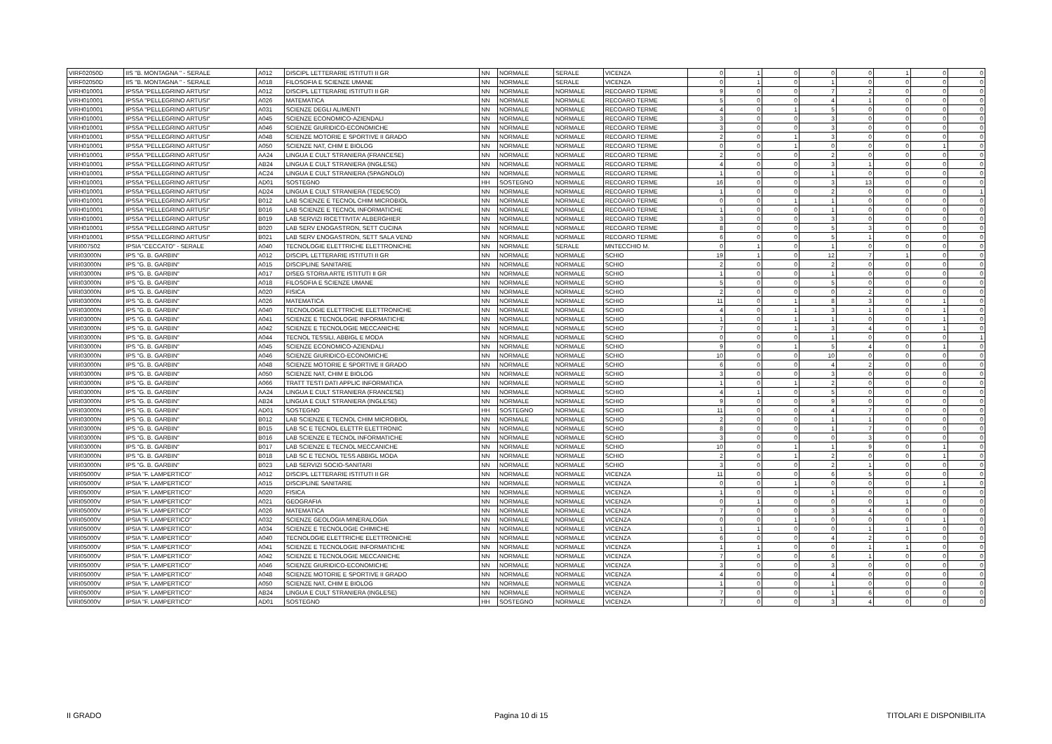| VIRF02050D | IIS "B. MONTAGNA " - SERALE | A012 | DISCIPL LETTERARIE ISTITUTI II GR | NN | NORMALE | SERALE | VICENZA | 0 | 1 | 0 | 0 | 0 | 1 | 0 | 0 |
| VIRF02050D | IIS "B. MONTAGNA " - SERALE | A018 | FILOSOFIA E SCIENZE UMANE | NN | NORMALE | SERALE | VICENZA | 0 | 1 | 0 | 1 | 0 | 0 | 0 | 0 |
| VIRH010001 | IPSSA "PELLEGRINO ARTUSI" | A012 | DISCIPL LETTERARIE ISTITUTI II GR | NN | NORMALE | NORMALE | RECOARO TERME | 9 | 0 | 0 | 7 | 2 | 0 | 0 | 0 |
| VIRH010001 | IPSSA "PELLEGRINO ARTUSI" | A026 | MATEMATICA | NN | NORMALE | NORMALE | RECOARO TERME | 5 | 0 | 0 | 4 | 1 | 0 | 0 | 0 |
| VIRH010001 | IPSSA "PELLEGRINO ARTUSI" | A031 | SCIENZE DEGLI ALIMENTI | NN | NORMALE | NORMALE | RECOARO TERME | 4 | 0 | 1 | 5 | 0 | 0 | 0 | 0 |
| VIRH010001 | IPSSA "PELLEGRINO ARTUSI" | A045 | SCIENZE ECONOMICO-AZIENDALI | NN | NORMALE | NORMALE | RECOARO TERME | 3 | 0 | 0 | 3 | 0 | 0 | 0 | 0 |
| VIRH010001 | IPSSA "PELLEGRINO ARTUSI" | A046 | SCIENZE GIURIDICO-ECONOMICHE | NN | NORMALE | NORMALE | RECOARO TERME | 3 | 0 | 0 | 3 | 0 | 0 | 0 | 0 |
| VIRH010001 | IPSSA "PELLEGRINO ARTUSI" | A048 | SCIENZE MOTORIE E SPORTIVE II GRADO | NN | NORMALE | NORMALE | RECOARO TERME | 2 | 0 | 1 | 3 | 0 | 0 | 0 | 0 |
| VIRH010001 | IPSSA "PELLEGRINO ARTUSI" | A050 | SCIENZE NAT, CHIM E BIOLOG | NN | NORMALE | NORMALE | RECOARO TERME | 0 | 0 | 1 | 0 | 0 | 0 | 1 | 0 |
| VIRH010001 | IPSSA "PELLEGRINO ARTUSI" | AA24 | LINGUA E CULT STRANIERA (FRANCESE) | NN | NORMALE | NORMALE | RECOARO TERME | 2 | 0 | 0 | 2 | 0 | 0 | 0 | 0 |
| VIRH010001 | IPSSA "PELLEGRINO ARTUSI" | AB24 | LINGUA E CULT STRANIERA (INGLESE) | NN | NORMALE | NORMALE | RECOARO TERME | 4 | 0 | 0 | 3 | 1 | 0 | 0 | 0 |
| VIRH010001 | IPSSA "PELLEGRINO ARTUSI" | AC24 | LINGUA E CULT STRANIERA (SPAGNOLO) | NN | NORMALE | NORMALE | RECOARO TERME | 1 | 0 | 0 | 1 | 0 | 0 | 0 | 0 |
| VIRH010001 | IPSSA "PELLEGRINO ARTUSI" | AD01 | SOSTEGNO | HH | SOSTEGNO | NORMALE | RECOARO TERME | 16 | 0 | 0 | 3 | 13 | 0 | 0 | 0 |
| VIRH010001 | IPSSA "PELLEGRINO ARTUSI" | AD24 | LINGUA E CULT STRANIERA (TEDESCO) | NN | NORMALE | NORMALE | RECOARO TERME | 1 | 0 | 0 | 2 | 0 | 0 | 0 | 1 |
| VIRH010001 | IPSSA "PELLEGRINO ARTUSI" | B012 | LAB SCIENZE E TECNOL CHIM MICROBIOL | NN | NORMALE | NORMALE | RECOARO TERME | 0 | 0 | 1 | 1 | 0 | 0 | 0 | 0 |
| VIRH010001 | IPSSA "PELLEGRINO ARTUSI" | B016 | LAB SCIENZE E TECNOL INFORMATICHE | NN | NORMALE | NORMALE | RECOARO TERME | 1 | 0 | 0 | 1 | 0 | 0 | 0 | 0 |
| VIRH010001 | IPSSA "PELLEGRINO ARTUSI" | B019 | LAB SERVIZI RICETTIVITA' ALBERGHIER | NN | NORMALE | NORMALE | RECOARO TERME | 3 | 0 | 0 | 3 | 0 | 0 | 0 | 0 |
| VIRH010001 | IPSSA "PELLEGRINO ARTUSI" | B020 | LAB SERV ENOGASTRON, SETT CUCINA | NN | NORMALE | NORMALE | RECOARO TERME | 8 | 0 | 0 | 5 | 3 | 0 | 0 | 0 |
| VIRH010001 | IPSSA "PELLEGRINO ARTUSI" | B021 | LAB SERV ENOGASTRON, SETT SALA VEND | NN | NORMALE | NORMALE | RECOARO TERME | 6 | 0 | 0 | 5 | 1 | 0 | 0 | 0 |
| VIRI007502 | IPSIA "CECCATO" - SERALE | A040 | TECNOLOGIE ELETTRICHE ELETTRONICHE | NN | NORMALE | SERALE | MNTECCHIO M. | 0 | 1 | 0 | 1 | 0 | 0 | 0 | 0 |
| VIRI03000N | IPS "G. B. GARBIN" | A012 | DISCIPL LETTERARIE ISTITUTI II GR | NN | NORMALE | NORMALE | SCHIO | 19 | 1 | 0 | 12 | 7 | 1 | 0 | 0 |
| VIRI03000N | IPS "G. B. GARBIN" | A015 | DISCIPLINE SANITARIE | NN | NORMALE | NORMALE | SCHIO | 2 | 0 | 0 | 2 | 0 | 0 | 0 | 0 |
| VIRI03000N | IPS "G. B. GARBIN" | A017 | DISEG STORIA ARTE ISTITUTI II GR | NN | NORMALE | NORMALE | SCHIO | 1 | 0 | 0 | 1 | 0 | 0 | 0 | 0 |
| VIRI03000N | IPS "G. B. GARBIN" | A018 | FILOSOFIA E SCIENZE UMANE | NN | NORMALE | NORMALE | SCHIO | 5 | 0 | 0 | 5 | 0 | 0 | 0 | 0 |
| VIRI03000N | IPS "G. B. GARBIN" | A020 | FISICA | NN | NORMALE | NORMALE | SCHIO | 2 | 0 | 0 | 0 | 2 | 0 | 0 | 0 |
| VIRI03000N | IPS "G. B. GARBIN" | A026 | MATEMATICA | NN | NORMALE | NORMALE | SCHIO | 11 | 0 | 1 | 8 | 3 | 0 | 1 | 0 |
| VIRI03000N | IPS "G. B. GARBIN" | A040 | TECNOLOGIE ELETTRICHE ELETTRONICHE | NN | NORMALE | NORMALE | SCHIO | 4 | 0 | 1 | 3 | 1 | 0 | 1 | 0 |
| VIRI03000N | IPS "G. B. GARBIN" | A041 | SCIENZE E TECNOLOGIE INFORMATICHE | NN | NORMALE | NORMALE | SCHIO | 1 | 0 | 1 | 1 | 0 | 0 | 1 | 0 |
| VIRI03000N | IPS "G. B. GARBIN" | A042 | SCIENZE E TECNOLOGIE MECCANICHE | NN | NORMALE | NORMALE | SCHIO | 7 | 0 | 1 | 3 | 4 | 0 | 1 | 0 |
| VIRI03000N | IPS "G. B. GARBIN" | A044 | TECNOL TESSILI, ABBIGL E MODA | NN | NORMALE | NORMALE | SCHIO | 0 | 0 | 0 | 1 | 0 | 0 | 0 | 1 |
| VIRI03000N | IPS "G. B. GARBIN" | A045 | SCIENZE ECONOMICO-AZIENDALI | NN | NORMALE | NORMALE | SCHIO | 9 | 0 | 1 | 5 | 4 | 0 | 1 | 0 |
| VIRI03000N | IPS "G. B. GARBIN" | A046 | SCIENZE GIURIDICO-ECONOMICHE | NN | NORMALE | NORMALE | SCHIO | 10 | 0 | 0 | 10 | 0 | 0 | 0 | 0 |
| VIRI03000N | IPS "G. B. GARBIN" | A048 | SCIENZE MOTORIE E SPORTIVE II GRADO | NN | NORMALE | NORMALE | SCHIO | 6 | 0 | 0 | 4 | 2 | 0 | 0 | 0 |
| VIRI03000N | IPS "G. B. GARBIN" | A050 | SCIENZE NAT, CHIM E BIOLOG | NN | NORMALE | NORMALE | SCHIO | 3 | 0 | 0 | 3 | 0 | 0 | 0 | 0 |
| VIRI03000N | IPS "G. B. GARBIN" | A066 | TRATT TESTI DATI APPLIC INFORMATICA | NN | NORMALE | NORMALE | SCHIO | 1 | 0 | 1 | 2 | 0 | 0 | 0 | 0 |
| VIRI03000N | IPS "G. B. GARBIN" | AA24 | LINGUA E CULT STRANIERA (FRANCESE) | NN | NORMALE | NORMALE | SCHIO | 4 | 1 | 0 | 5 | 0 | 0 | 0 | 0 |
| VIRI03000N | IPS "G. B. GARBIN" | AB24 | LINGUA E CULT STRANIERA (INGLESE) | NN | NORMALE | NORMALE | SCHIO | 9 | 0 | 0 | 9 | 0 | 0 | 0 | 0 |
| VIRI03000N | IPS "G. B. GARBIN" | AD01 | SOSTEGNO | HH | SOSTEGNO | NORMALE | SCHIO | 11 | 0 | 0 | 4 | 7 | 0 | 0 | 0 |
| VIRI03000N | IPS "G. B. GARBIN" | B012 | LAB SCIENZE E TECNOL CHIM MICROBIOL | NN | NORMALE | NORMALE | SCHIO | 2 | 0 | 0 | 1 | 1 | 0 | 0 | 0 |
| VIRI03000N | IPS "G. B. GARBIN" | B015 | LAB SC E TECNOL ELETTR ELETTRONIC | NN | NORMALE | NORMALE | SCHIO | 8 | 0 | 0 | 1 | 7 | 0 | 0 | 0 |
| VIRI03000N | IPS "G. B. GARBIN" | B016 | LAB SCIENZE E TECNOL INFORMATICHE | NN | NORMALE | NORMALE | SCHIO | 3 | 0 | 0 | 0 | 3 | 0 | 0 | 0 |
| VIRI03000N | IPS "G. B. GARBIN" | B017 | LAB SCIENZE E TECNOL MECCANICHE | NN | NORMALE | NORMALE | SCHIO | 10 | 0 | 1 | 1 | 9 | 0 | 1 | 0 |
| VIRI03000N | IPS "G. B. GARBIN" | B018 | LAB SC E TECNOL TESS ABBIGL MODA | NN | NORMALE | NORMALE | SCHIO | 2 | 0 | 1 | 2 | 0 | 0 | 1 | 0 |
| VIRI03000N | IPS "G. B. GARBIN" | B023 | LAB SERVIZI SOCIO-SANITARI | NN | NORMALE | NORMALE | SCHIO | 3 | 0 | 0 | 2 | 1 | 0 | 0 | 0 |
| VIRI05000V | IPSIA "F. LAMPERTICO" | A012 | DISCIPL LETTERARIE ISTITUTI II GR | NN | NORMALE | NORMALE | VICENZA | 11 | 0 | 0 | 6 | 5 | 0 | 0 | 0 |
| VIRI05000V | IPSIA "F. LAMPERTICO" | A015 | DISCIPLINE SANITARIE | NN | NORMALE | NORMALE | VICENZA | 0 | 0 | 1 | 0 | 0 | 0 | 1 | 0 |
| VIRI05000V | IPSIA "F. LAMPERTICO" | A020 | FISICA | NN | NORMALE | NORMALE | VICENZA | 1 | 0 | 0 | 1 | 0 | 0 | 0 | 0 |
| VIRI05000V | IPSIA "F. LAMPERTICO" | A021 | GEOGRAFIA | NN | NORMALE | NORMALE | VICENZA | 0 | 1 | 0 | 0 | 0 | 1 | 0 | 0 |
| VIRI05000V | IPSIA "F. LAMPERTICO" | A026 | MATEMATICA | NN | NORMALE | NORMALE | VICENZA | 7 | 0 | 0 | 3 | 4 | 0 | 0 | 0 |
| VIRI05000V | IPSIA "F. LAMPERTICO" | A032 | SCIENZE GEOLOGIA MINERALOGIA | NN | NORMALE | NORMALE | VICENZA | 0 | 0 | 1 | 0 | 0 | 0 | 1 | 0 |
| VIRI05000V | IPSIA "F. LAMPERTICO" | A034 | SCIENZE E TECNOLOGIE CHIMICHE | NN | NORMALE | NORMALE | VICENZA | 1 | 1 | 0 | 0 | 1 | 1 | 0 | 0 |
| VIRI05000V | IPSIA "F. LAMPERTICO" | A040 | TECNOLOGIE ELETTRICHE ELETTRONICHE | NN | NORMALE | NORMALE | VICENZA | 6 | 0 | 0 | 4 | 2 | 0 | 0 | 0 |
| VIRI05000V | IPSIA "F. LAMPERTICO" | A041 | SCIENZE E TECNOLOGIE INFORMATICHE | NN | NORMALE | NORMALE | VICENZA | 1 | 1 | 0 | 0 | 1 | 1 | 0 | 0 |
| VIRI05000V | IPSIA "F. LAMPERTICO" | A042 | SCIENZE E TECNOLOGIE MECCANICHE | NN | NORMALE | NORMALE | VICENZA | 7 | 0 | 0 | 6 | 1 | 0 | 0 | 0 |
| VIRI05000V | IPSIA "F. LAMPERTICO" | A046 | SCIENZE GIURIDICO-ECONOMICHE | NN | NORMALE | NORMALE | VICENZA | 3 | 0 | 0 | 3 | 0 | 0 | 0 | 0 |
| VIRI05000V | IPSIA "F. LAMPERTICO" | A048 | SCIENZE MOTORIE E SPORTIVE II GRADO | NN | NORMALE | NORMALE | VICENZA | 4 | 0 | 0 | 4 | 0 | 0 | 0 | 0 |
| VIRI05000V | IPSIA "F. LAMPERTICO" | A050 | SCIENZE NAT, CHIM E BIOLOG | NN | NORMALE | NORMALE | VICENZA | 1 | 0 | 0 | 1 | 0 | 0 | 0 | 0 |
| VIRI05000V | IPSIA "F. LAMPERTICO" | AB24 | LINGUA E CULT STRANIERA (INGLESE) | NN | NORMALE | NORMALE | VICENZA | 7 | 0 | 0 | 1 | 6 | 0 | 0 | 0 |
| VIRI05000V | IPSIA "F. LAMPERTICO" | AD01 | SOSTEGNO | HH | SOSTEGNO | NORMALE | VICENZA | 7 | 0 | 0 | 3 | 4 | 0 | 0 | 0 |
II GRADO Pagina 10 di 15 TITOLARI E DISPONIBILITA